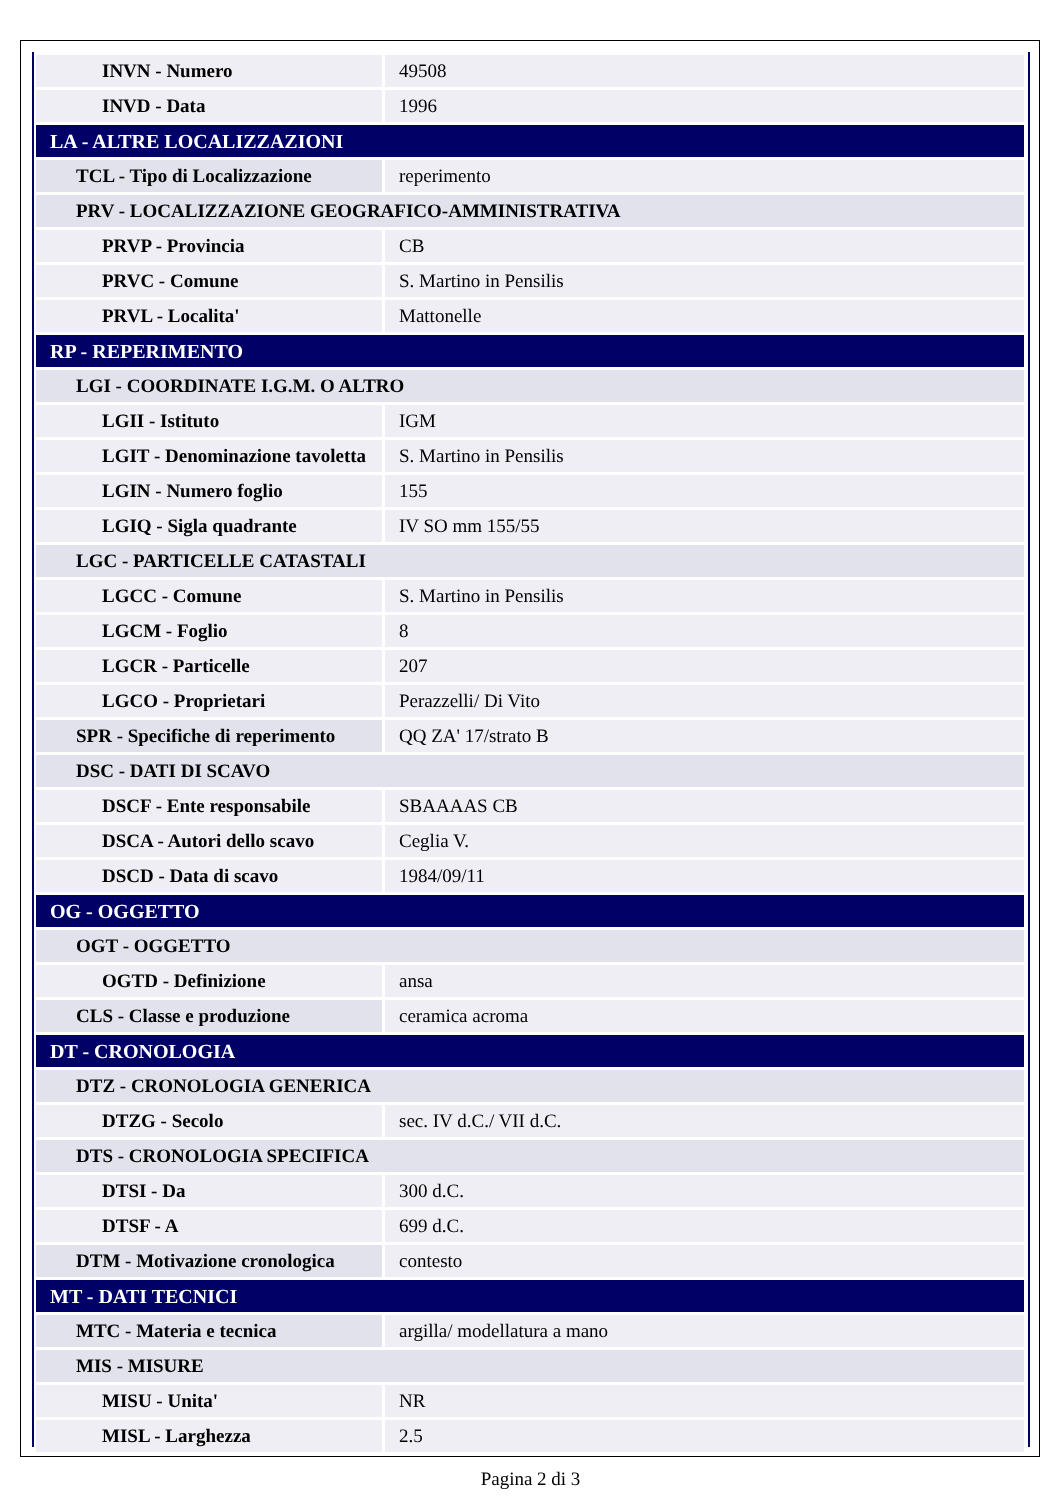| INVN - Numero | 49508 |
| INVD - Data | 1996 |
| LA - ALTRE LOCALIZZAZIONI | |
| TCL - Tipo di Localizzazione | reperimento |
| PRV - LOCALIZZAZIONE GEOGRAFICO-AMMINISTRATIVA | |
| PRVP - Provincia | CB |
| PRVC - Comune | S. Martino in Pensilis |
| PRVL - Localita' | Mattonelle |
| RP - REPERIMENTO | |
| LGI - COORDINATE I.G.M. O ALTRO | |
| LGII - Istituto | IGM |
| LGIT - Denominazione tavoletta | S. Martino in Pensilis |
| LGIN - Numero foglio | 155 |
| LGIQ - Sigla quadrante | IV SO mm 155/55 |
| LGC - PARTICELLE CATASTALI | |
| LGCC - Comune | S. Martino in Pensilis |
| LGCM - Foglio | 8 |
| LGCR - Particelle | 207 |
| LGCO - Proprietari | Perazzelli/ Di Vito |
| SPR - Specifiche di reperimento | QQ ZA' 17/strato B |
| DSC - DATI DI SCAVO | |
| DSCF - Ente responsabile | SBAAAAS CB |
| DSCA - Autori dello scavo | Ceglia V. |
| DSCD - Data di scavo | 1984/09/11 |
| OG - OGGETTO | |
| OGT - OGGETTO | |
| OGTD - Definizione | ansa |
| CLS - Classe e produzione | ceramica acroma |
| DT - CRONOLOGIA | |
| DTZ - CRONOLOGIA GENERICA | |
| DTZG - Secolo | sec. IV d.C./ VII d.C. |
| DTS - CRONOLOGIA SPECIFICA | |
| DTSI - Da | 300 d.C. |
| DTSF - A | 699 d.C. |
| DTM - Motivazione cronologica | contesto |
| MT - DATI TECNICI | |
| MTC - Materia e tecnica | argilla/ modellatura a mano |
| MIS - MISURE | |
| MISU - Unita' | NR |
| MISL - Larghezza | 2.5 |
Pagina 2 di 3